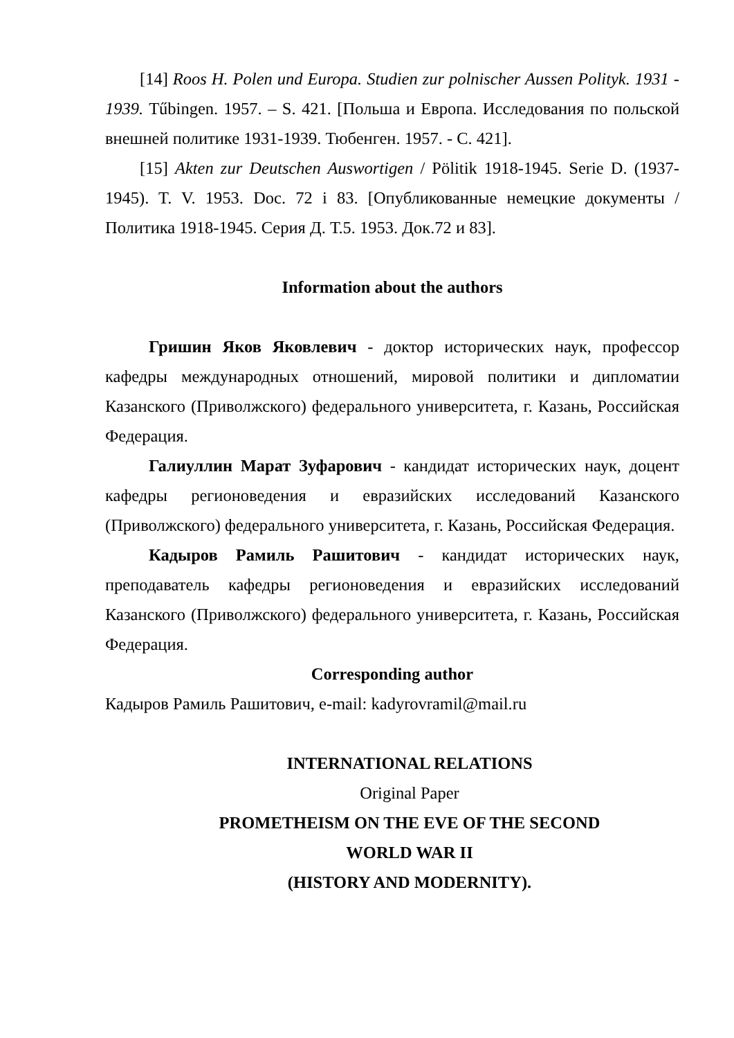[14] Roos H. Polen und Europa. Studien zur polnischer Aussen Polityk. 1931 - 1939. Tűbingen. 1957. – S. 421. [Польша и Европа. Исследования по польской внешней политике 1931-1939. Тюбенген. 1957. - С. 421].
[15] Akten zur Deutschen Auswortigen / Pölitik 1918-1945. Serie D. (1937-1945). T. V. 1953. Doc. 72 і 83. [Опубликованные немецкие документы / Политика 1918-1945. Серия Д. Т.5. 1953. Док.72 и 83].
Information about the authors
Гришин Яков Яковлевич - доктор исторических наук, профессор кафедры международных отношений, мировой политики и дипломатии Казанского (Приволжского) федерального университета, г. Казань, Российская Федерация.
Галиуллин Марат Зуфарович - кандидат исторических наук, доцент кафедры регионоведения и евразийских исследований Казанского (Приволжского) федерального университета, г. Казань, Российская Федерация.
Кадыров Рамиль Рашитович - кандидат исторических наук, преподаватель кафедры регионоведения и евразийских исследований Казанского (Приволжского) федерального университета, г. Казань, Российская Федерация.
Corresponding author
Кадыров Рамиль Рашитович, e-mail: kadyrovramil@mail.ru
INTERNATIONAL RELATIONS
Original Paper
PROMETHEISM ON THE EVE OF THE SECOND
WORLD WAR II
(HISTORY AND MODERNITY).